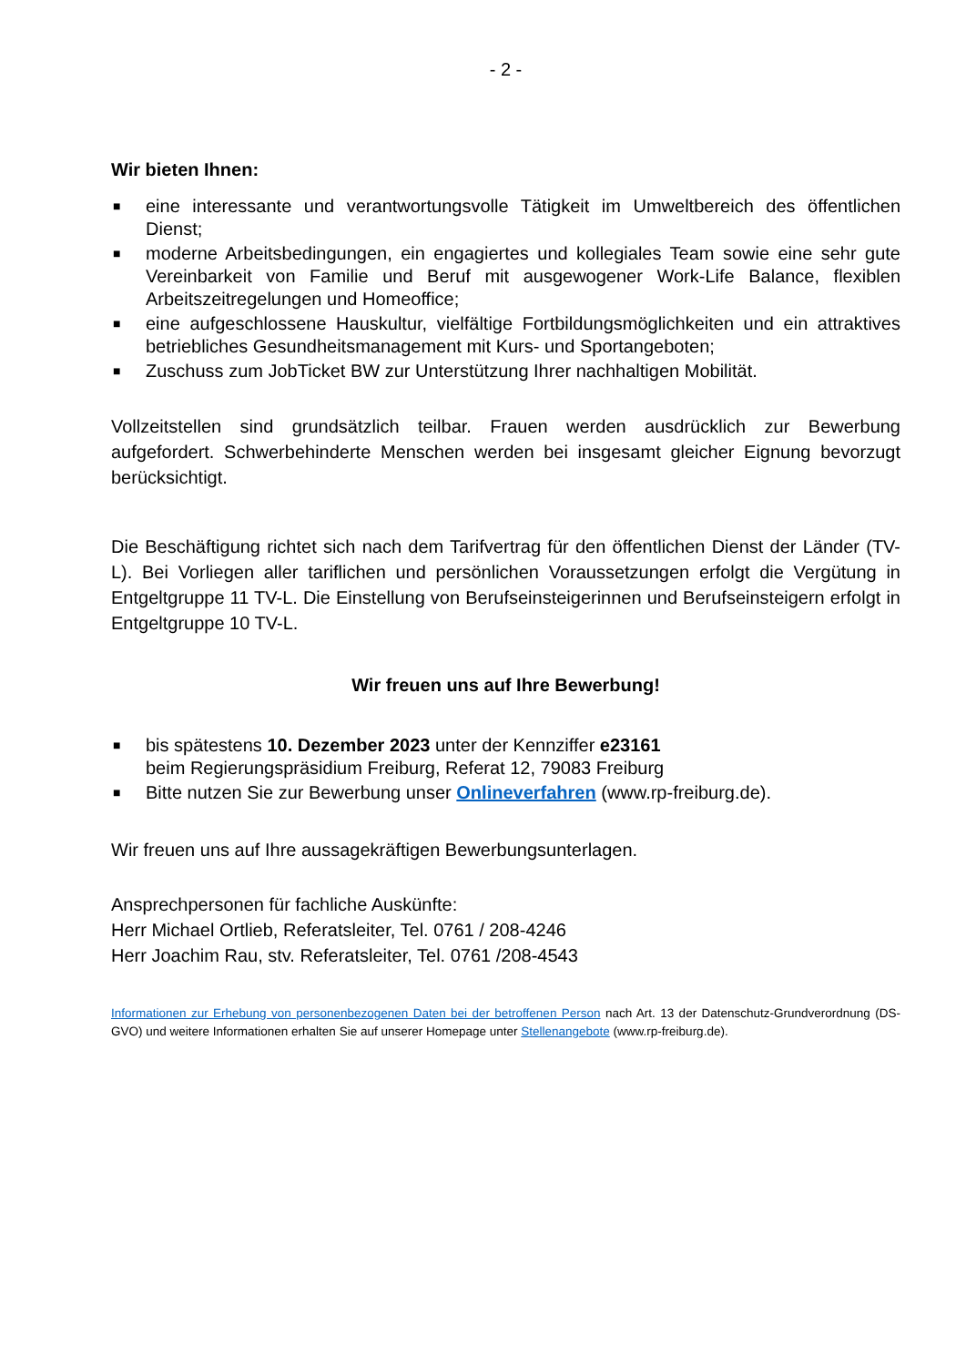- 2 -
Wir bieten Ihnen:
■ eine interessante und verantwortungsvolle Tätigkeit im Umweltbereich des öffentlichen Dienst;
■ moderne Arbeitsbedingungen, ein engagiertes und kollegiales Team sowie eine sehr gute Vereinbarkeit von Familie und Beruf mit ausgewogener Work-Life Balance, flexiblen Arbeitszeitregelungen und Homeoffice;
■ eine aufgeschlossene Hauskultur, vielfältige Fortbildungsmöglichkeiten und ein attraktives betriebliches Gesundheitsmanagement mit Kurs- und Sportangeboten;
■ Zuschuss zum JobTicket BW zur Unterstützung Ihrer nachhaltigen Mobilität.
Vollzeitstellen sind grundsätzlich teilbar. Frauen werden ausdrücklich zur Bewerbung aufgefordert. Schwerbehinderte Menschen werden bei insgesamt gleicher Eignung bevorzugt berücksichtigt.
Die Beschäftigung richtet sich nach dem Tarifvertrag für den öffentlichen Dienst der Länder (TV-L). Bei Vorliegen aller tariflichen und persönlichen Voraussetzungen erfolgt die Vergütung in Entgeltgruppe 11 TV-L. Die Einstellung von Berufseinsteigerinnen und Berufseinsteigern erfolgt in Entgeltgruppe 10 TV-L.
Wir freuen uns auf Ihre Bewerbung!
■ bis spätestens 10. Dezember 2023 unter der Kennziffer e23161
beim Regierungspräsidium Freiburg, Referat 12, 79083 Freiburg
■ Bitte nutzen Sie zur Bewerbung unser Onlineverfahren (www.rp-freiburg.de).
Wir freuen uns auf Ihre aussagekräftigen Bewerbungsunterlagen.
Ansprechpersonen für fachliche Auskünfte:
Herr Michael Ortlieb, Referatsleiter, Tel. 0761 / 208-4246
Herr Joachim Rau, stv. Referatsleiter, Tel. 0761 /208-4543
Informationen zur Erhebung von personenbezogenen Daten bei der betroffenen Person nach Art. 13 der Datenschutz-Grundverordnung (DS-GVO) und weitere Informationen erhalten Sie auf unserer Homepage unter Stellenangebote (www.rp-freiburg.de).